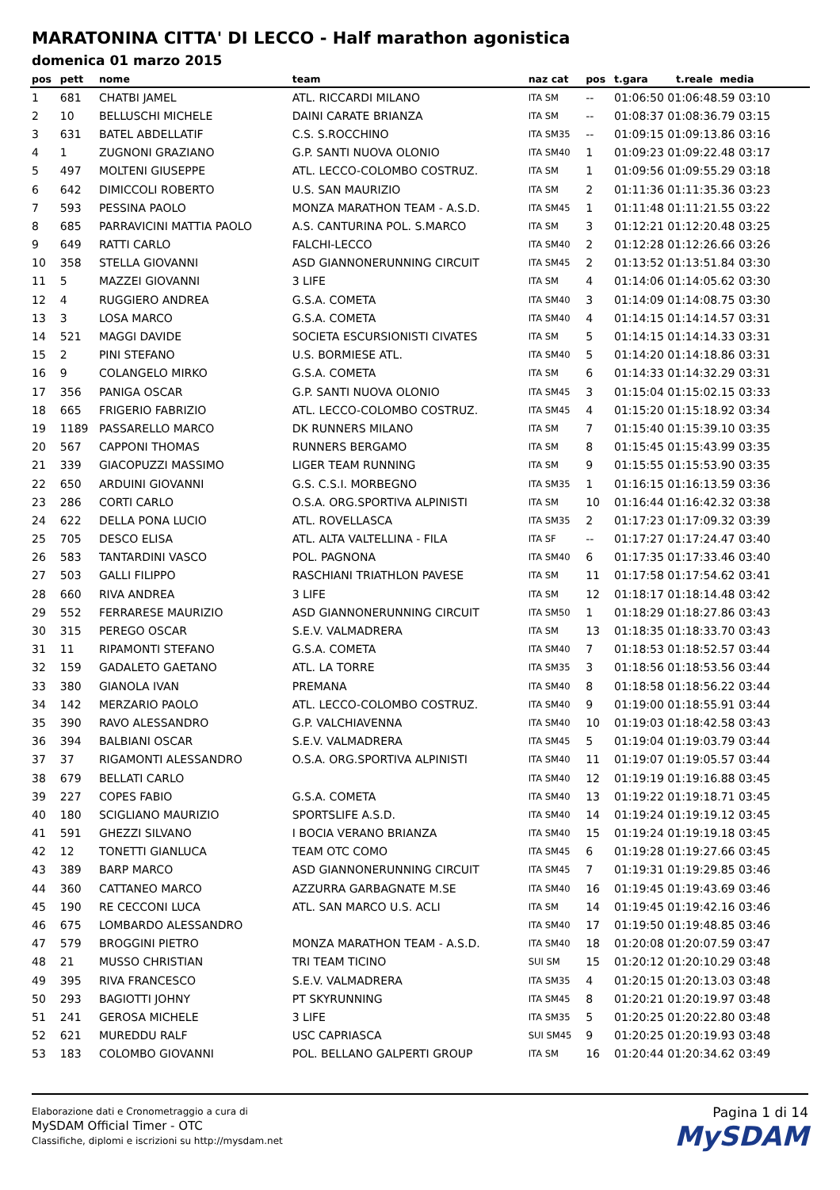MARATONINA CITTA' DI LECCO - Half marathon agonistica
domenica 01 marzo 2015
| pos | pett | nome | team | naz cat | pos | t.gara | t.reale media |
| --- | --- | --- | --- | --- | --- | --- | --- |
| 1 | 681 | CHATBI JAMEL | ATL. RICCARDI MILANO | ITA SM | -- | 01:06:50 01:06:48.59 03:10 | |
| 2 | 10 | BELLUSCHI MICHELE | DAINI CARATE BRIANZA | ITA SM | -- | 01:08:37 01:08:36.79 03:15 | |
| 3 | 631 | BATEL ABDELLATIF | C.S. S.ROCCHINO | ITA SM35 | -- | 01:09:15 01:09:13.86 03:16 | |
| 4 | 1 | ZUGNONI GRAZIANO | G.P. SANTI NUOVA OLONIO | ITA SM40 | 1 | 01:09:23 01:09:22.48 03:17 | |
| 5 | 497 | MOLTENI GIUSEPPE | ATL. LECCO-COLOMBO COSTRUZ. | ITA SM | 1 | 01:09:56 01:09:55.29 03:18 | |
| 6 | 642 | DIMICCOLI ROBERTO | U.S. SAN MAURIZIO | ITA SM | 2 | 01:11:36 01:11:35.36 03:23 | |
| 7 | 593 | PESSINA PAOLO | MONZA MARATHON TEAM - A.S.D. | ITA SM45 | 1 | 01:11:48 01:11:21.55 03:22 | |
| 8 | 685 | PARRAVICINI MATTIA PAOLO | A.S. CANTURINA POL. S.MARCO | ITA SM | 3 | 01:12:21 01:12:20.48 03:25 | |
| 9 | 649 | RATTI CARLO | FALCHI-LECCO | ITA SM40 | 2 | 01:12:28 01:12:26.66 03:26 | |
| 10 | 358 | STELLA GIOVANNI | ASD GIANNONERUNNING CIRCUIT | ITA SM45 | 2 | 01:13:52 01:13:51.84 03:30 | |
| 11 | 5 | MAZZEI GIOVANNI | 3 LIFE | ITA SM | 4 | 01:14:06 01:14:05.62 03:30 | |
| 12 | 4 | RUGGIERO ANDREA | G.S.A. COMETA | ITA SM40 | 3 | 01:14:09 01:14:08.75 03:30 | |
| 13 | 3 | LOSA MARCO | G.S.A. COMETA | ITA SM40 | 4 | 01:14:15 01:14:14.57 03:31 | |
| 14 | 521 | MAGGI DAVIDE | SOCIETA ESCURSIONISTI CIVATES | ITA SM | 5 | 01:14:15 01:14:14.33 03:31 | |
| 15 | 2 | PINI STEFANO | U.S. BORMIESE ATL. | ITA SM40 | 5 | 01:14:20 01:14:18.86 03:31 | |
| 16 | 9 | COLANGELO MIRKO | G.S.A. COMETA | ITA SM | 6 | 01:14:33 01:14:32.29 03:31 | |
| 17 | 356 | PANIGA OSCAR | G.P. SANTI NUOVA OLONIO | ITA SM45 | 3 | 01:15:04 01:15:02.15 03:33 | |
| 18 | 665 | FRIGERIO FABRIZIO | ATL. LECCO-COLOMBO COSTRUZ. | ITA SM45 | 4 | 01:15:20 01:15:18.92 03:34 | |
| 19 | 1189 | PASSARELLO MARCO | DK RUNNERS MILANO | ITA SM | 7 | 01:15:40 01:15:39.10 03:35 | |
| 20 | 567 | CAPPONI THOMAS | RUNNERS BERGAMO | ITA SM | 8 | 01:15:45 01:15:43.99 03:35 | |
| 21 | 339 | GIACOPUZZI MASSIMO | LIGER TEAM RUNNING | ITA SM | 9 | 01:15:55 01:15:53.90 03:35 | |
| 22 | 650 | ARDUINI GIOVANNI | G.S. C.S.I. MORBEGNO | ITA SM35 | 1 | 01:16:15 01:16:13.59 03:36 | |
| 23 | 286 | CORTI CARLO | O.S.A. ORG.SPORTIVA ALPINISTI | ITA SM | 10 | 01:16:44 01:16:42.32 03:38 | |
| 24 | 622 | DELLA PONA LUCIO | ATL. ROVELLASCA | ITA SM35 | 2 | 01:17:23 01:17:09.32 03:39 | |
| 25 | 705 | DESCO ELISA | ATL. ALTA VALTELLINA - FILA | ITA SF | -- | 01:17:27 01:17:24.47 03:40 | |
| 26 | 583 | TANTARDINI VASCO | POL. PAGNONA | ITA SM40 | 6 | 01:17:35 01:17:33.46 03:40 | |
| 27 | 503 | GALLI FILIPPO | RASCHIANI TRIATHLON PAVESE | ITA SM | 11 | 01:17:58 01:17:54.62 03:41 | |
| 28 | 660 | RIVA ANDREA | 3 LIFE | ITA SM | 12 | 01:18:17 01:18:14.48 03:42 | |
| 29 | 552 | FERRARESE MAURIZIO | ASD GIANNONERUNNING CIRCUIT | ITA SM50 | 1 | 01:18:29 01:18:27.86 03:43 | |
| 30 | 315 | PEREGO OSCAR | S.E.V. VALMADRERA | ITA SM | 13 | 01:18:35 01:18:33.70 03:43 | |
| 31 | 11 | RIPAMONTI STEFANO | G.S.A. COMETA | ITA SM40 | 7 | 01:18:53 01:18:52.57 03:44 | |
| 32 | 159 | GADALETO GAETANO | ATL. LA TORRE | ITA SM35 | 3 | 01:18:56 01:18:53.56 03:44 | |
| 33 | 380 | GIANOLA IVAN | PREMANA | ITA SM40 | 8 | 01:18:58 01:18:56.22 03:44 | |
| 34 | 142 | MERZARIO PAOLO | ATL. LECCO-COLOMBO COSTRUZ. | ITA SM40 | 9 | 01:19:00 01:18:55.91 03:44 | |
| 35 | 390 | RAVO ALESSANDRO | G.P. VALCHIAVENNA | ITA SM40 | 10 | 01:19:03 01:18:42.58 03:43 | |
| 36 | 394 | BALBIANI OSCAR | S.E.V. VALMADRERA | ITA SM45 | 5 | 01:19:04 01:19:03.79 03:44 | |
| 37 | 37 | RIGAMONTI ALESSANDRO | O.S.A. ORG.SPORTIVA ALPINISTI | ITA SM40 | 11 | 01:19:07 01:19:05.57 03:44 | |
| 38 | 679 | BELLATI CARLO | | ITA SM40 | 12 | 01:19:19 01:19:16.88 03:45 | |
| 39 | 227 | COPES FABIO | G.S.A. COMETA | ITA SM40 | 13 | 01:19:22 01:19:18.71 03:45 | |
| 40 | 180 | SCIGLIANO MAURIZIO | SPORTSLIFE A.S.D. | ITA SM40 | 14 | 01:19:24 01:19:19.12 03:45 | |
| 41 | 591 | GHEZZI SILVANO | I BOCIA VERANO BRIANZA | ITA SM40 | 15 | 01:19:24 01:19:19.18 03:45 | |
| 42 | 12 | TONETTI GIANLUCA | TEAM OTC COMO | ITA SM45 | 6 | 01:19:28 01:19:27.66 03:45 | |
| 43 | 389 | BARP MARCO | ASD GIANNONERUNNING CIRCUIT | ITA SM45 | 7 | 01:19:31 01:19:29.85 03:46 | |
| 44 | 360 | CATTANEO MARCO | AZZURRA GARBAGNATE M.SE | ITA SM40 | 16 | 01:19:45 01:19:43.69 03:46 | |
| 45 | 190 | RE CECCONI LUCA | ATL. SAN MARCO U.S. ACLI | ITA SM | 14 | 01:19:45 01:19:42.16 03:46 | |
| 46 | 675 | LOMBARDO ALESSANDRO | | ITA SM40 | 17 | 01:19:50 01:19:48.85 03:46 | |
| 47 | 579 | BROGGINI PIETRO | MONZA MARATHON TEAM - A.S.D. | ITA SM40 | 18 | 01:20:08 01:20:07.59 03:47 | |
| 48 | 21 | MUSSO CHRISTIAN | TRI TEAM TICINO | SUI SM | 15 | 01:20:12 01:20:10.29 03:48 | |
| 49 | 395 | RIVA FRANCESCO | S.E.V. VALMADRERA | ITA SM35 | 4 | 01:20:15 01:20:13.03 03:48 | |
| 50 | 293 | BAGIOTTI JOHNY | PT SKYRUNNING | ITA SM45 | 8 | 01:20:21 01:20:19.97 03:48 | |
| 51 | 241 | GEROSA MICHELE | 3 LIFE | ITA SM35 | 5 | 01:20:25 01:20:22.80 03:48 | |
| 52 | 621 | MUREDDU RALF | USC CAPRIASCA | SUI SM45 | 9 | 01:20:25 01:20:19.93 03:48 | |
| 53 | 183 | COLOMBO GIOVANNI | POL. BELLANO GALPERTI GROUP | ITA SM | 16 | 01:20:44 01:20:34.62 03:49 | |
Elaborazione dati e Cronometraggio a cura di
MySDAM Official Timer - OTC
Classifiche, diplomi e iscrizioni su http://mysdam.net
Pagina 1 di 14
MySDAM